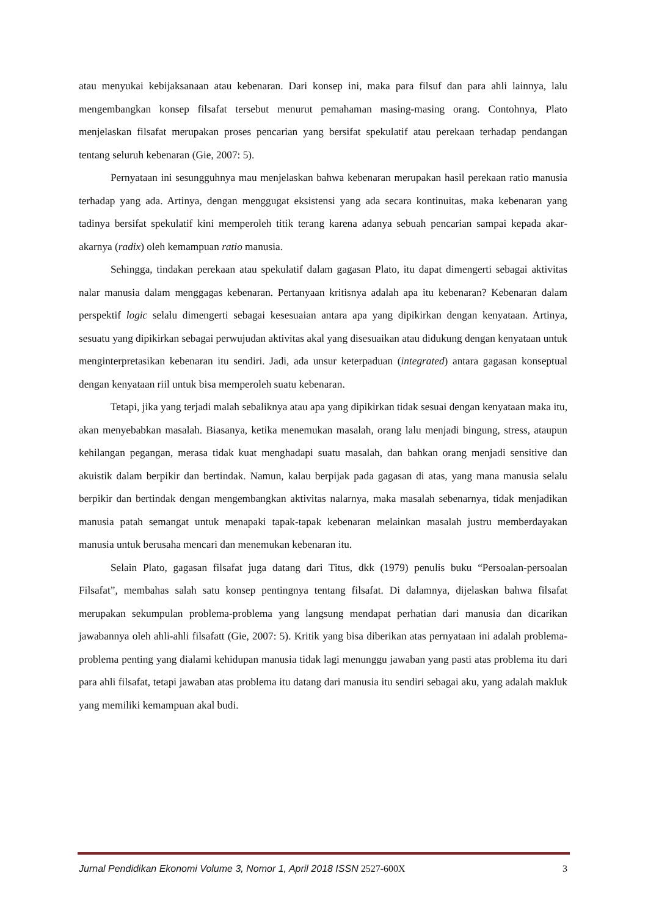atau menyukai kebijaksanaan atau kebenaran. Dari konsep ini, maka para filsuf dan para ahli lainnya, lalu mengembangkan konsep filsafat tersebut menurut pemahaman masing-masing orang. Contohnya, Plato menjelaskan filsafat merupakan proses pencarian yang bersifat spekulatif atau perekaan terhadap pendangan tentang seluruh kebenaran (Gie, 2007: 5).
Pernyataan ini sesungguhnya mau menjelaskan bahwa kebenaran merupakan hasil perekaan ratio manusia terhadap yang ada. Artinya, dengan menggugat eksistensi yang ada secara kontinuitas, maka kebenaran yang tadinya bersifat spekulatif kini memperoleh titik terang karena adanya sebuah pencarian sampai kepada akar-akarnya (radix) oleh kemampuan ratio manusia.
Sehingga, tindakan perekaan atau spekulatif dalam gagasan Plato, itu dapat dimengerti sebagai aktivitas nalar manusia dalam menggagas kebenaran. Pertanyaan kritisnya adalah apa itu kebenaran? Kebenaran dalam perspektif logic selalu dimengerti sebagai kesesuaian antara apa yang dipikirkan dengan kenyataan. Artinya, sesuatu yang dipikirkan sebagai perwujudan aktivitas akal yang disesuaikan atau didukung dengan kenyataan untuk menginterpretasikan kebenaran itu sendiri. Jadi, ada unsur keterpaduan (integrated) antara gagasan konseptual dengan kenyataan riil untuk bisa memperoleh suatu kebenaran.
Tetapi, jika yang terjadi malah sebaliknya atau apa yang dipikirkan tidak sesuai dengan kenyataan maka itu, akan menyebabkan masalah. Biasanya, ketika menemukan masalah, orang lalu menjadi bingung, stress, ataupun kehilangan pegangan, merasa tidak kuat menghadapi suatu masalah, dan bahkan orang menjadi sensitive dan akuistik dalam berpikir dan bertindak. Namun, kalau berpijak pada gagasan di atas, yang mana manusia selalu berpikir dan bertindak dengan mengembangkan aktivitas nalarnya, maka masalah sebenarnya, tidak menjadikan manusia patah semangat untuk menapaki tapak-tapak kebenaran melainkan masalah justru memberdayakan manusia untuk berusaha mencari dan menemukan kebenaran itu.
Selain Plato, gagasan filsafat juga datang dari Titus, dkk (1979) penulis buku “Persoalan-persoalan Filsafat”, membahas salah satu konsep pentingnya tentang filsafat. Di dalamnya, dijelaskan bahwa filsafat merupakan sekumpulan problema-problema yang langsung mendapat perhatian dari manusia dan dicarikan jawabannya oleh ahli-ahli filsafatt (Gie, 2007: 5). Kritik yang bisa diberikan atas pernyataan ini adalah problema-problema penting yang dialami kehidupan manusia tidak lagi menunggu jawaban yang pasti atas problema itu dari para ahli filsafat, tetapi jawaban atas problema itu datang dari manusia itu sendiri sebagai aku, yang adalah makluk yang memiliki kemampuan akal budi.
Jurnal Pendidikan Ekonomi Volume 3, Nomor 1, April 2018 ISSN 2527-600X 3